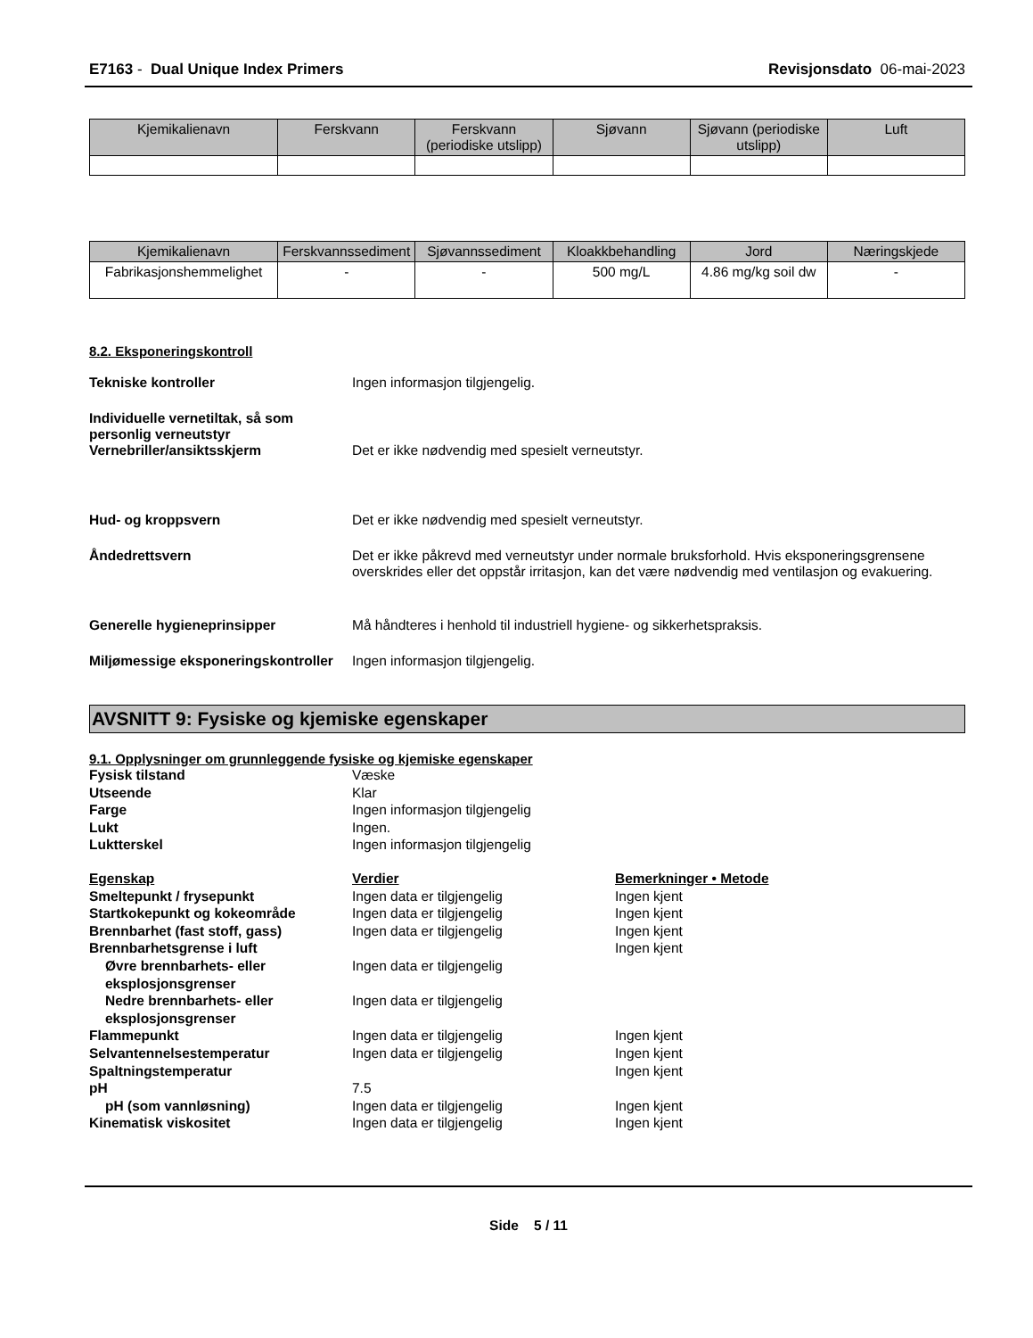E7163 - Dual Unique Index Primers
Revisjonsdato 06-mai-2023
| Kjemikalienavn | Ferskvann | Ferskvann (periodiske utslipp) | Sjøvann | Sjøvann (periodiske utslipp) | Luft |
| --- | --- | --- | --- | --- | --- |
| Kjemikalienavn | Ferskvannssediment | Sjøvannssediment | Kloakkbehandling | Jord | Næringskjede |
| --- | --- | --- | --- | --- | --- |
| Fabrikasjonshemmelighet | - | - | 500 mg/L | 4.86 mg/kg soil dw | - |
8.2. Eksponeringskontroll
Tekniske kontroller Ingen informasjon tilgjengelig.
Individuelle vernetiltak, så som personlig verneutstyr
Vernebriller/ansiktsskjerm
Det er ikke nødvendig med spesielt verneutstyr.
Hud- og kroppsvern Det er ikke nødvendig med spesielt verneutstyr.
Åndedrettsvern Det er ikke påkrevd med verneutstyr under normale bruksforhold. Hvis eksponeringsgrensene overskrides eller det oppstår irritasjon, kan det være nødvendig med ventilasjon og evakuering.
Generelle hygieneprinsipper Må håndteres i henhold til industriell hygiene- og sikkerhetspraksis.
Miljømessige eksponeringskontroller
Ingen informasjon tilgjengelig.
AVSNITT 9: Fysiske og kjemiske egenskaper
9.1. Opplysninger om grunnleggende fysiske og kjemiske egenskaper
Fysisk tilstand
Væske
Utseende
Klar
Farge
Ingen informasjon tilgjengelig
Lukt
Ingen.
Luktterskel
Ingen informasjon tilgjengelig
Egenskap
Verdier
Bemerkninger • Metode
Smeltepunkt / frysepunkt
Ingen data er tilgjengelig
Ingen kjent
Startkokepunkt og kokeområde
Ingen data er tilgjengelig
Ingen kjent
Brennbarhet (fast stoff, gass)
Ingen data er tilgjengelig
Ingen kjent
Brennbarhetsgrense i luft
Ingen kjent
Øvre brennbarhets- eller eksplosjonsgrenser
Ingen data er tilgjengelig
Nedre brennbarhets- eller eksplosjonsgrenser
Ingen data er tilgjengelig
Flammepunkt
Ingen data er tilgjengelig
Ingen kjent
Selvantennelsestemperatur
Ingen data er tilgjengelig
Ingen kjent
Spaltningstemperatur
Ingen kjent
pH
7.5
pH (som vannløsning)
Ingen data er tilgjengelig
Ingen kjent
Kinematisk viskositet
Ingen data er tilgjengelig
Ingen kjent
Side 5 / 11